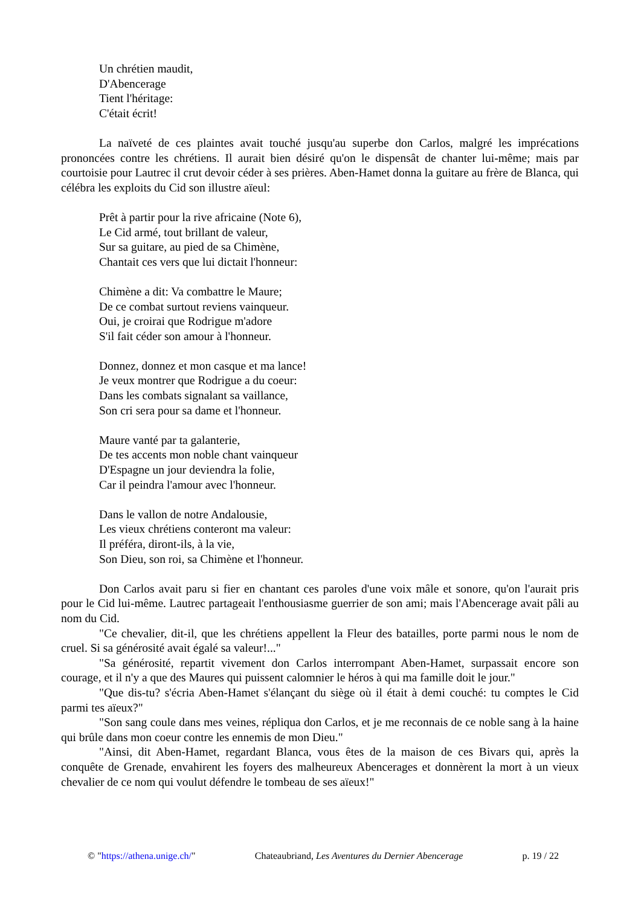Un chrétien maudit,
D'Abencerage
Tient l'héritage:
C'était écrit!
La naïveté de ces plaintes avait touché jusqu'au superbe don Carlos, malgré les imprécations prononcées contre les chrétiens. Il aurait bien désiré qu'on le dispensât de chanter lui-même; mais par courtoisie pour Lautrec il crut devoir céder à ses prières. Aben-Hamet donna la guitare au frère de Blanca, qui célébra les exploits du Cid son illustre aïeul:
Prêt à partir pour la rive africaine (Note 6),
Le Cid armé, tout brillant de valeur,
Sur sa guitare, au pied de sa Chimène,
Chantait ces vers que lui dictait l'honneur:
Chimène a dit: Va combattre le Maure;
De ce combat surtout reviens vainqueur.
Oui, je croirai que Rodrigue m'adore
S'il fait céder son amour à l'honneur.
Donnez, donnez et mon casque et ma lance!
Je veux montrer que Rodrigue a du coeur:
Dans les combats signalant sa vaillance,
Son cri sera pour sa dame et l'honneur.
Maure vanté par ta galanterie,
De tes accents mon noble chant vainqueur
D'Espagne un jour deviendra la folie,
Car il peindra l'amour avec l'honneur.
Dans le vallon de notre Andalousie,
Les vieux chrétiens conteront ma valeur:
Il préféra, diront-ils, à la vie,
Son Dieu, son roi, sa Chimène et l'honneur.
Don Carlos avait paru si fier en chantant ces paroles d'une voix mâle et sonore, qu'on l'aurait pris pour le Cid lui-même. Lautrec partageait l'enthousiasme guerrier de son ami; mais l'Abencerage avait pâli au nom du Cid.
"Ce chevalier, dit-il, que les chrétiens appellent la Fleur des batailles, porte parmi nous le nom de cruel. Si sa générosité avait égalé sa valeur!..."
"Sa générosité, repartit vivement don Carlos interrompant Aben-Hamet, surpassait encore son courage, et il n'y a que des Maures qui puissent calomnier le héros à qui ma famille doit le jour."
"Que dis-tu? s'écria Aben-Hamet s'élançant du siège où il était à demi couché: tu comptes le Cid parmi tes aïeux?"
"Son sang coule dans mes veines, répliqua don Carlos, et je me reconnais de ce noble sang à la haine qui brûle dans mon coeur contre les ennemis de mon Dieu."
"Ainsi, dit Aben-Hamet, regardant Blanca, vous êtes de la maison de ces Bivars qui, après la conquête de Grenade, envahirent les foyers des malheureux Abencerages et donnèrent la mort à un vieux chevalier de ce nom qui voulut défendre le tombeau de ses aïeux!"
© "https://athena.unige.ch/" Chateaubriand, Les Aventures du Dernier Abencerage p. 19 / 22